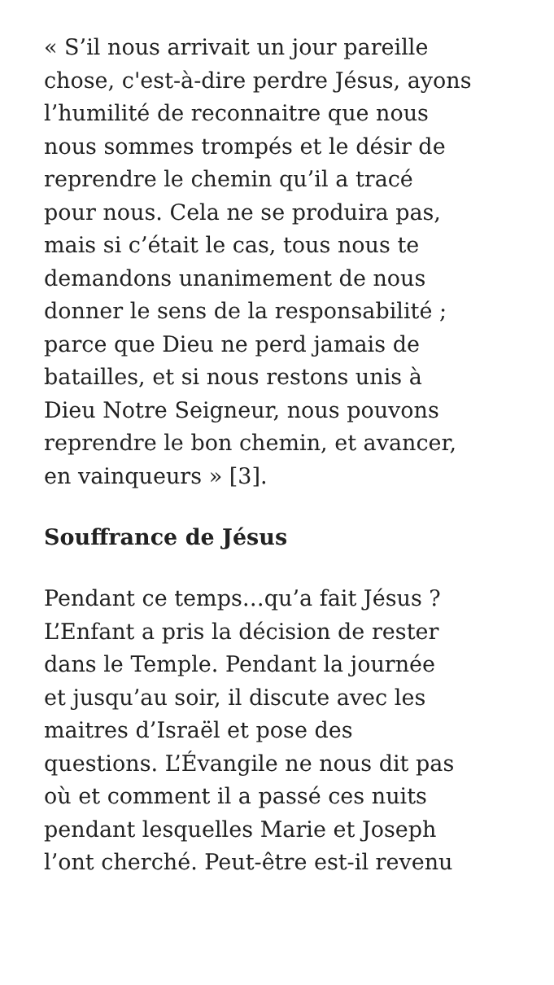« S’il nous arrivait un jour pareille
chose, c'est-à-dire perdre Jésus, ayons
l’humilité de reconnaitre que nous
nous sommes trompés et le désir de
reprendre le chemin qu’il a tracé
pour nous. Cela ne se produira pas,
mais si c’était le cas, tous nous te
demandons unanimement de nous
donner le sens de la responsabilité ;
parce que Dieu ne perd jamais de
batailles, et si nous restons unis à
Dieu Notre Seigneur, nous pouvons
reprendre le bon chemin, et avancer,
en vainqueurs » [3].
Souffrance de Jésus
Pendant ce temps…qu’a fait Jésus ?
L’Enfant a pris la décision de rester
dans le Temple. Pendant la journée
et jusqu’au soir, il discute avec les
maitres d’Israël et pose des
questions. L’Évangile ne nous dit pas
où et comment il a passé ces nuits
pendant lesquelles Marie et Joseph
l’ont cherché. Peut-être est-il revenu